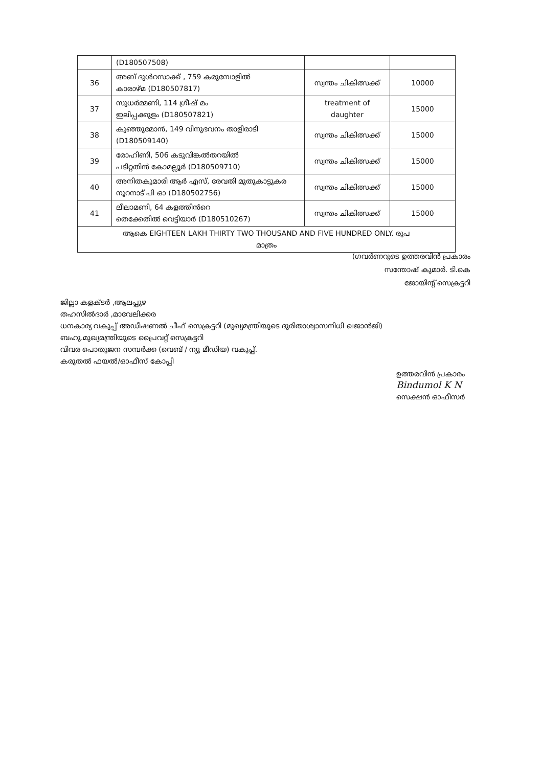| | (D180507508) | | |
| 36 | അബ് ദുൾറസാക്ക് , 759 കരുമ്പോളിൽ കാരാഴ്മ (D180507817) | സ്വന്തം ചികിത്സക്ക് | 10000 |
| 37 | സുധർമ്മണി, 114 ഗ്രീഷ് മം ഇലിപ്പക്കുളം (D180507821) | treatment of daughter | 15000 |
| 38 | കുഞ്ഞുമോൻ, 149 വിനുഭവനം താളിരാടി (D180509140) | സ്വന്തം ചികിത്സക്ക് | 15000 |
| 39 | രോഹിണി, 506 കടുവിങ്കൽതറയിൽ പടിറ്റതിൻ കോമല്ലൂർ (D180509710) | സ്വന്തം ചികിത്സക്ക് | 15000 |
| 40 | അനിതകുമാരി ആർ എസ്, രേവതി മുതുകാട്ടുകര നൂറനാട് പി ഓ (D180502756) | സ്വന്തം ചികിത്സക്ക് | 15000 |
| 41 | ലീലാമണി, 64 കളത്തിൻറെ തെക്കേതിൽ വെട്ടിയാർ (D180510267) | സ്വന്തം ചികിത്സക്ക് | 15000 |
| ആകെ EIGHTEEN LAKH THIRTY TWO THOUSAND AND FIVE HUNDRED ONLY. രൂപ മാത്രം | | | |
(ഗവർണറുടെ ഉത്തരവിൻ പ്രകാരം
സന്തോഷ് കുമാർ. ടി.കെ
ജോയിന്റ് സെക്രട്ടറി
ജില്ലാ കളക്ടർ ,ആലപ്പുഴ
തഹസിൽദാർ ,മാവേലിക്കര
ധനകാര്യ വകുപ്പ് അഡീഷണൽ ചീഫ് സെക്രട്ടറി (മുഖ്യമന്ത്രിയുടെ ദുരിതാശ്വാസനിധി ഖജാൻജി)
ബഹു.മുഖ്യമന്ത്രിയുടെ പ്രൈവറ്റ് സെക്രട്ടറി
വിവര പൊതുജന സമ്പർക്ക (വെബ് / ന്യൂ മീഡിയ) വകുപ്പ്.
കരുതൽ ഫയൽ/ഓഫീസ് കോപ്പി
ഉത്തരവിൻ പ്രകാരം
Bindumol K N
സെക്ഷൻ ഓഫീസർ